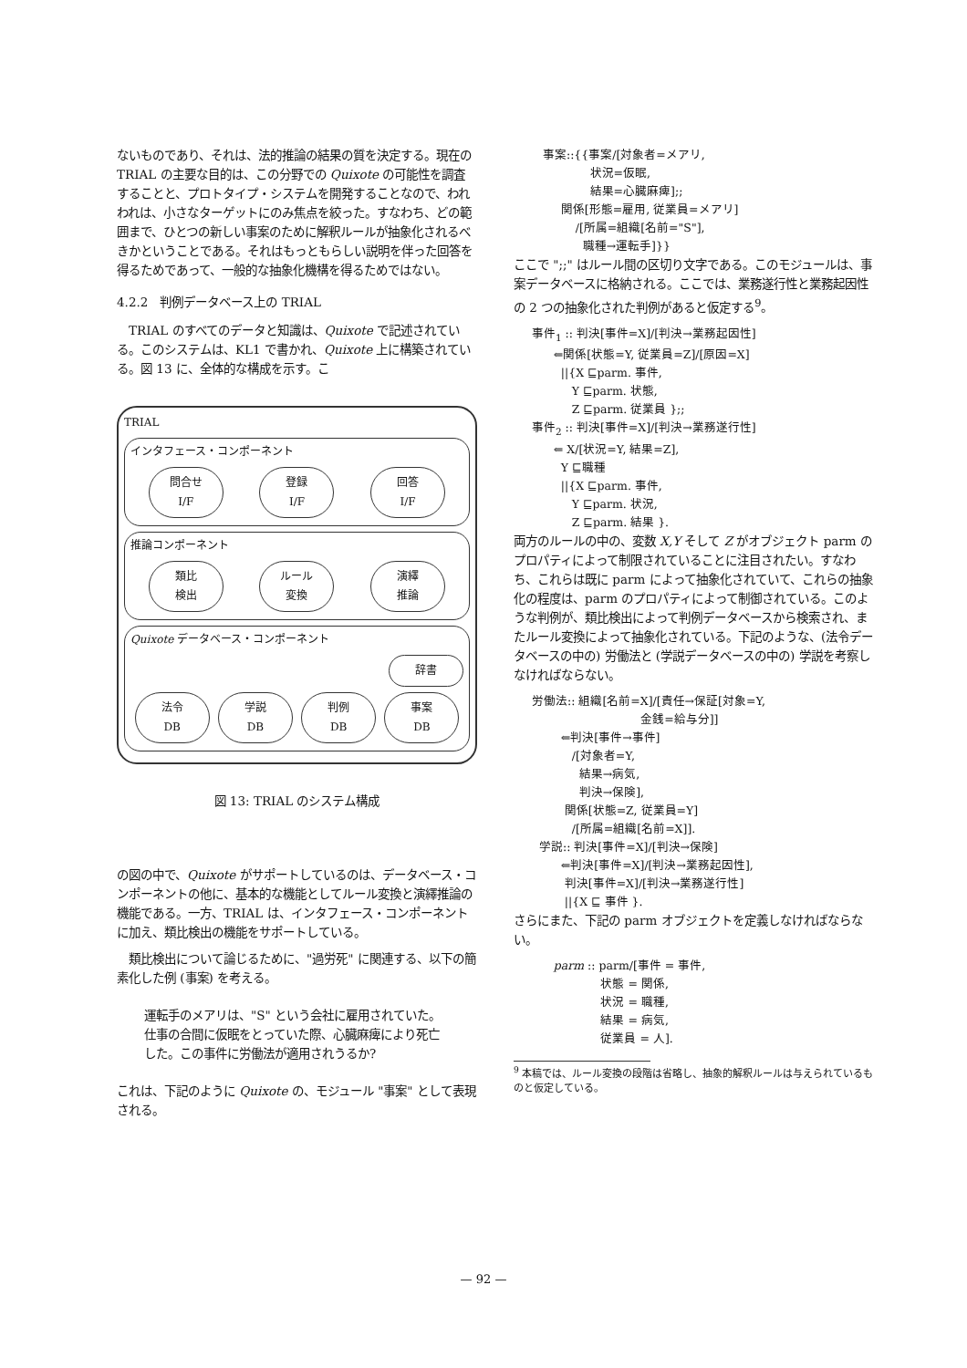ないものであり、それは、法的推論の結果の質を決定する。現在の TRIAL の主要な目的は、この分野での Quixote の可能性を調査することと、プロトタイプ・システムを開発することなので、われわれは、小さなターゲットにのみ焦点を絞った。すなわち、どの範囲まで、ひとつの新しい事案のために解釈ルールが抽象化されるべきかということである。それはもっともらしい説明を伴った回答を得るためであって、一般的な抽象化機構を得るためではない。
4.2.2　判例データベース上の TRIAL
　TRIAL のすべてのデータと知識は、Quixote で記述されている。このシステムは、KL1 で書かれ、Quixote 上に構築されている。図 13 に、全体的な構成を示す。こ
TRIAL
インタフェース・コンポーネント
問合せ
I/F
登録
I/F
回答
I/F
推論コンポーネント
類比
検出
ルール
変換
演繹
推論
Quixote データベース・コンポーネント
辞書
法令
DB
学説
DB
判例
DB
事案
DB
図 13: TRIAL のシステム構成
の図の中で、Quixote がサポートしているのは、データベース・コンポーネントの他に、基本的な機能としてルール変換と演繹推論の機能である。一方、TRIAL は、インタフェース・コンポーネントに加え、類比検出の機能をサポートしている。
　類比検出について論じるために、"過労死" に関連する、以下の簡素化した例 (事案) を考える。
運転手のメアリは、"S" という会社に雇用されていた。仕事の合間に仮眠をとっていた際、心臓麻痺により死亡した。この事件に労働法が適用されうるか?
これは、下記のように Quixote の、モジュール "事案" として表現される。
事案::{{事案/[対象者=メアリ, 状況=仮眠, 結果=心臓麻痺];; 関係[形態=雇用, 従業員=メアリ] /[所属=組織[名前="S"], 職種→運転手]}}
ここで ";;" はルール間の区切り文字である。このモジュールは、事案データベースに格納される。ここでは、業務遂行性と業務起因性の 2 つの抽象化された判例があると仮定する<sup>9</sup>。
事件<sub>1</sub> :: 判決[事件=X]/[判決→業務起因性] ⇐関係[状態=Y, 従業員=Z]/[原因=X] ||{X ⊑parm. 事件, Y ⊑parm. 状態, Z ⊑parm. 従業員 };; 事件<sub>2</sub> :: 判決[事件=X]/[判決→業務遂行性] ⇐ X/[状況=Y, 結果=Z], Y ⊑職種 ||{X ⊑parm. 事件, Y ⊑parm. 状況, Z ⊑parm. 結果 }.
両方のルールの中の、変数 X,Y そして Z がオブジェクト parm のプロパティによって制限されていることに注目されたい。すなわち、これらは既に parm によって抽象化されていて、これらの抽象化の程度は、parm のプロパティによって制御されている。このような判例が、類比検出によって判例データベースから検索され、またルール変換によって抽象化されている。下記のような、(法令データベースの中の) 労働法と (学説データベースの中の) 学説を考察しなければならない。
労働法:: 組織[名前=X]/[責任→保証[対象=Y, 金銭=給与分]] ⇐判決[事件→事件] /[対象者=Y, 結果→病気, 判決→保険], 関係[状態=Z, 従業員=Y] /[所属=組織[名前=X]]. 学説:: 判決[事件=X]/[判決→保険] ⇐判決[事件=X]/[判決→業務起因性], 判決[事件=X]/[判決→業務遂行性] ||{X ⊑ 事件 }.
さらにまた、下記の parm オブジェクトを定義しなければならない。
parm :: parm/[事件 = 事件, 状態 = 関係, 状況 = 職種, 結果 = 病気, 従業員 = 人].
<sup>9</sup> 本稿では、ルール変換の段階は省略し、抽象的解釈ルールは与えられているものと仮定している。
— 92 —